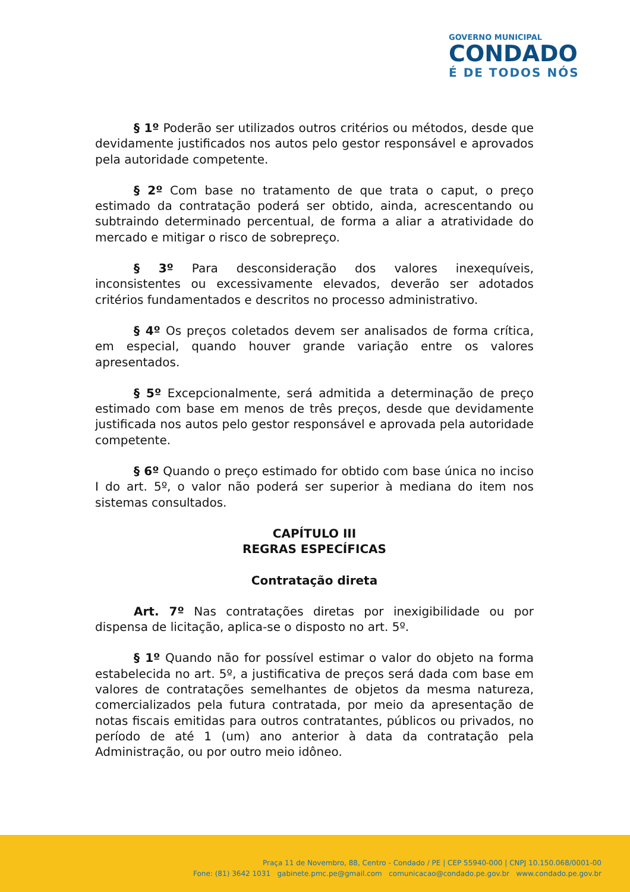GOVERNO MUNICIPAL
CONDADO
É DE TODOS NÓS
§ 1º Poderão ser utilizados outros critérios ou métodos, desde que devidamente justificados nos autos pelo gestor responsável e aprovados pela autoridade competente.
§ 2º Com base no tratamento de que trata o caput, o preço estimado da contratação poderá ser obtido, ainda, acrescentando ou subtraindo determinado percentual, de forma a aliar a atratividade do mercado e mitigar o risco de sobrepreço.
§ 3º Para desconsideração dos valores inexequíveis, inconsistentes ou excessivamente elevados, deverão ser adotados critérios fundamentados e descritos no processo administrativo.
§ 4º Os preços coletados devem ser analisados de forma crítica, em especial, quando houver grande variação entre os valores apresentados.
§ 5º Excepcionalmente, será admitida a determinação de preço estimado com base em menos de três preços, desde que devidamente justificada nos autos pelo gestor responsável e aprovada pela autoridade competente.
§ 6º Quando o preço estimado for obtido com base única no inciso I do art. 5º, o valor não poderá ser superior à mediana do item nos sistemas consultados.
CAPÍTULO III
REGRAS ESPECÍFICAS
Contratação direta
Art. 7º Nas contratações diretas por inexigibilidade ou por dispensa de licitação, aplica-se o disposto no art. 5º.
§ 1º Quando não for possível estimar o valor do objeto na forma estabelecida no art. 5º, a justificativa de preços será dada com base em valores de contratações semelhantes de objetos da mesma natureza, comercializados pela futura contratada, por meio da apresentação de notas fiscais emitidas para outros contratantes, públicos ou privados, no período de até 1 (um) ano anterior à data da contratação pela Administração, ou por outro meio idôneo.
Praça 11 de Novembro, 88, Centro - Condado / PE | CEP 55940-000 | CNPJ 10.150.068/0001-00
Fone: (81) 3642 1031 gabinete.pmc.pe@gmail.com comunicacao@condado.pe.gov.br www.condado.pe.gov.br